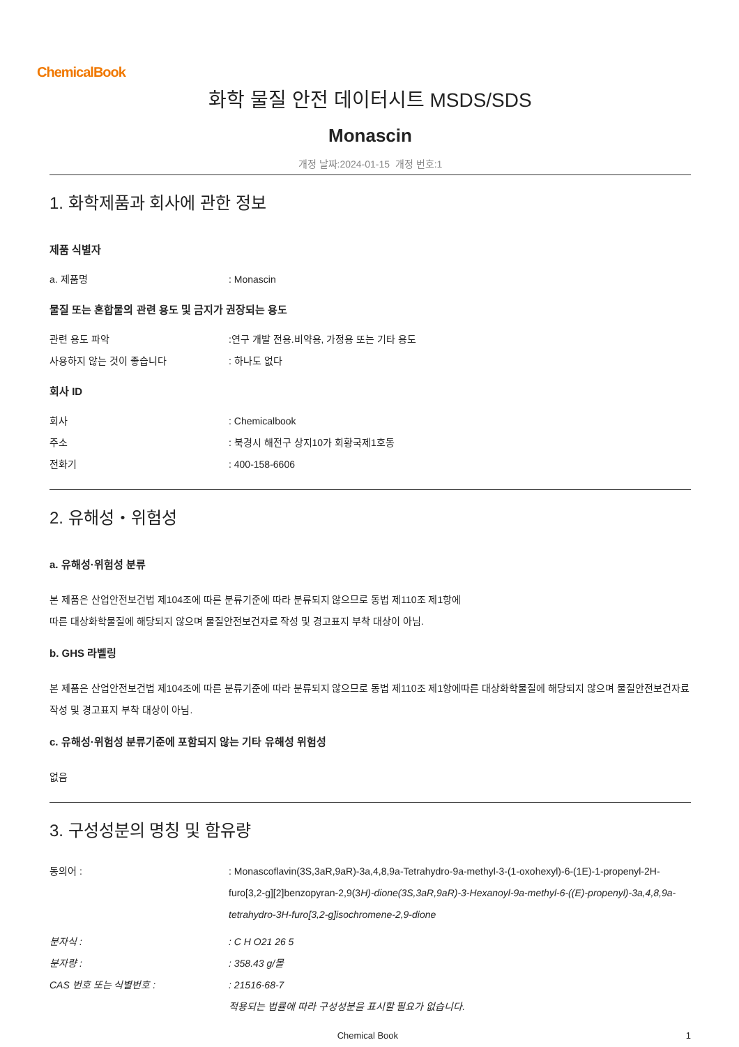ChemicalBook
화학 물질 안전 데이터시트 MSDS/SDS
Monascin
개정 날짜:2024-01-15 개정 번호:1
1. 화학제품과 회사에 관한 정보
제품 식별자
a. 제품명 : Monascin
물질 또는 혼합물의 관련 용도 및 금지가 권장되는 용도
관련 용도 파악 :연구 개발 전용.비약용, 가정용 또는 기타 용도
사용하지 않는 것이 좋습니다 : 하나도 없다
회사 ID
회사 : Chemicalbook
주소 : 북경시 해전구 상지10가 회황국제1호동
전화기 : 400-158-6606
2. 유해성・위험성
a. 유해성·위험성 분류
본 제품은 산업안전보건법 제104조에 따른 분류기준에 따라 분류되지 않으므로 동법 제110조 제1항에
따른 대상화학물질에 해당되지 않으며 물질안전보건자료 작성 및 경고표지 부착 대상이 아님.
b. GHS 라벨링
본 제품은 산업안전보건법 제104조에 따른 분류기준에 따라 분류되지 않으므로 동법 제110조 제1항에따른 대상화학물질에 해당되지 않으며 물질안전보건자료 작성 및 경고표지 부착 대상이 아님.
c. 유해성·위험성 분류기준에 포함되지 않는 기타 유해성 위험성
없음
3. 구성성분의 명칭 및 함유량
동의어 : : Monascoflavin(3S,3aR,9aR)-3a,4,8,9a-Tetrahydro-9a-methyl-3-(1-oxohexyl)-6-(1E)-1-propenyl-2H-furo[3,2-g][2]benzopyran-2,9(3H)-dione(3S,3aR,9aR)-3-Hexanoyl-9a-methyl-6-((E)-propenyl)-3a,4,8,9a-tetrahydro-3H-furo[3,2-g]isochromene-2,9-dione
분자식 : : C H O21 26 5
분자량 : : 358.43 g/몰
CAS 번호 또는 식별번호 : : 21516-68-7
적용되는 법률에 따라 구성성분을 표시할 필요가 없습니다.
Chemical Book 1